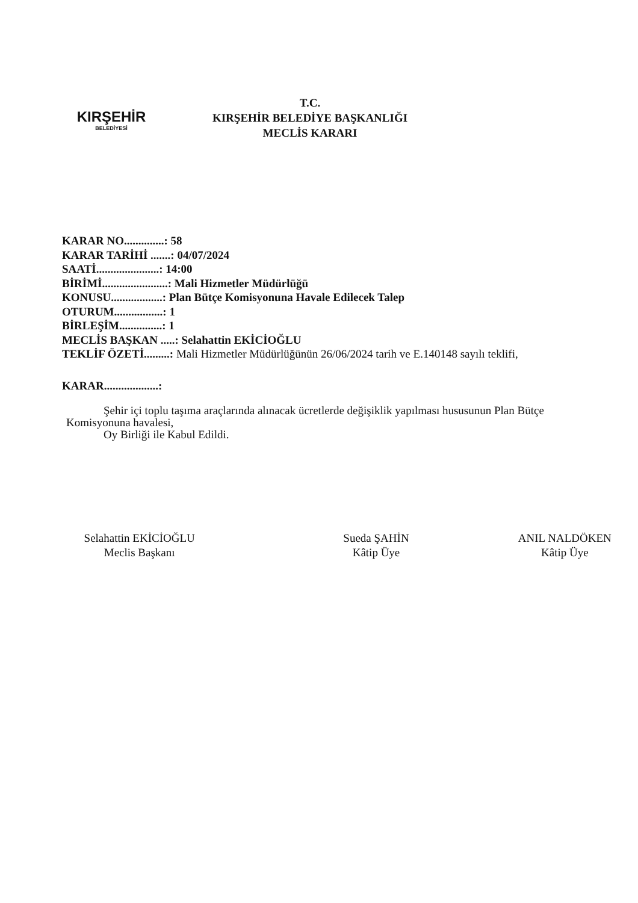KIRŞEHİR
BELEDİYESİ
T.C.
KIRŞEHİR BELEDİYE BAŞKANLIĞI
MECLİS KARARI
KARAR NO..............: 58
KARAR TARİHİ .......: 04/07/2024
SAATİ......................: 14:00
BİRİMİ.......................: Mali Hizmetler Müdürlüğü
KONUSU..................: Plan Bütçe Komisyonuna Havale Edilecek Talep
OTURUM.................: 1
BİRLEŞİM...............: 1
MECLİS BAŞKAN .....: Selahattin EKİCİOĞLU
TEKLİF ÖZETİ.........: Mali Hizmetler Müdürlüğünün 26/06/2024 tarih ve E.140148 sayılı teklifi,
KARAR...................:
Şehir içi toplu taşıma araçlarında alınacak ücretlerde değişiklik yapılması hususunun Plan Bütçe Komisyonuna havalesi,
Oy Birliği ile Kabul Edildi.
Selahattin EKİCİOĞLU
Meclis Başkanı
Sueda ŞAHİN
Kâtip Üye
ANIL NALDÖKEN
Kâtip Üye